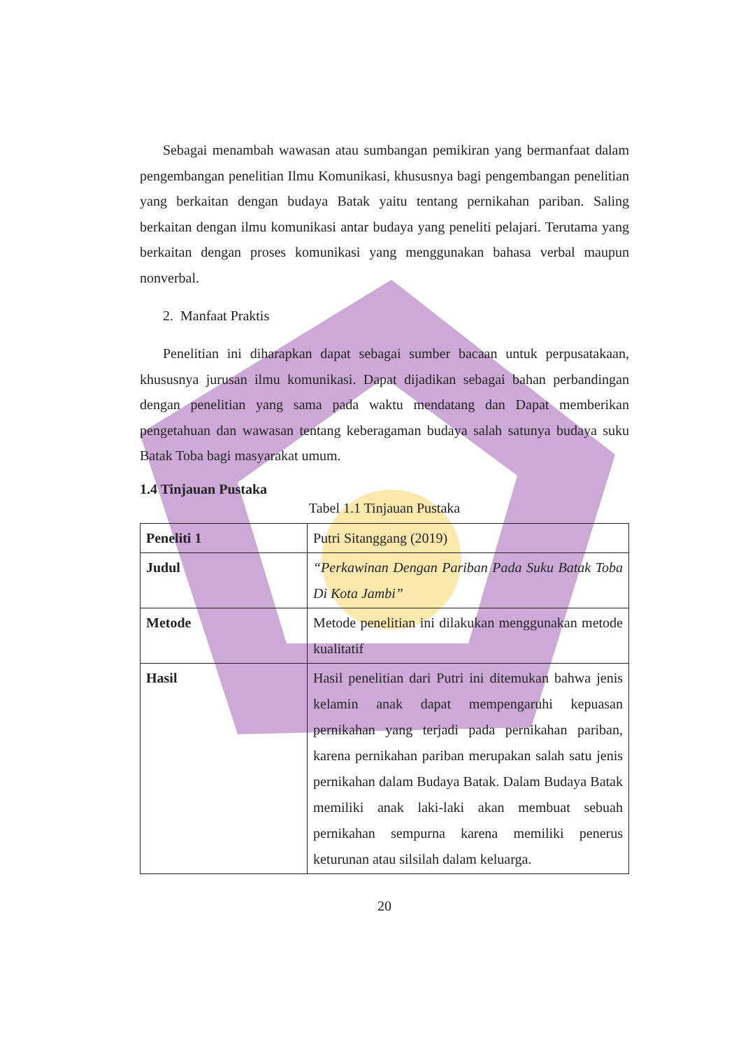Sebagai menambah wawasan atau sumbangan pemikiran yang bermanfaat dalam pengembangan penelitian Ilmu Komunikasi, khususnya bagi pengembangan penelitian yang berkaitan dengan budaya Batak yaitu tentang pernikahan pariban. Saling berkaitan dengan ilmu komunikasi antar budaya yang peneliti pelajari. Terutama yang berkaitan dengan proses komunikasi yang menggunakan bahasa verbal maupun nonverbal.
2. Manfaat Praktis
Penelitian ini diharapkan dapat sebagai sumber bacaan untuk perpusatakaan, khususnya jurusan ilmu komunikasi. Dapat dijadikan sebagai bahan perbandingan dengan penelitian yang sama pada waktu mendatang dan Dapat memberikan pengetahuan dan wawasan tentang keberagaman budaya salah satunya budaya suku Batak Toba bagi masyarakat umum.
1.4 Tinjauan Pustaka
Tabel 1.1 Tinjauan Pustaka
| Peneliti 1 | Putri Sitanggang (2019) |
| Judul | “Perkawinan Dengan Pariban Pada Suku Batak Toba Di Kota Jambi” |
| Metode | Metode penelitian ini dilakukan menggunakan metode kualitatif |
| Hasil | Hasil penelitian dari Putri ini ditemukan bahwa jenis kelamin anak dapat mempengaruhi kepuasan pernikahan yang terjadi pada pernikahan pariban, karena pernikahan pariban merupakan salah satu jenis pernikahan dalam Budaya Batak. Dalam Budaya Batak memiliki anak laki-laki akan membuat sebuah pernikahan sempurna karena memiliki penerus keturunan atau silsilah dalam keluarga. |
20